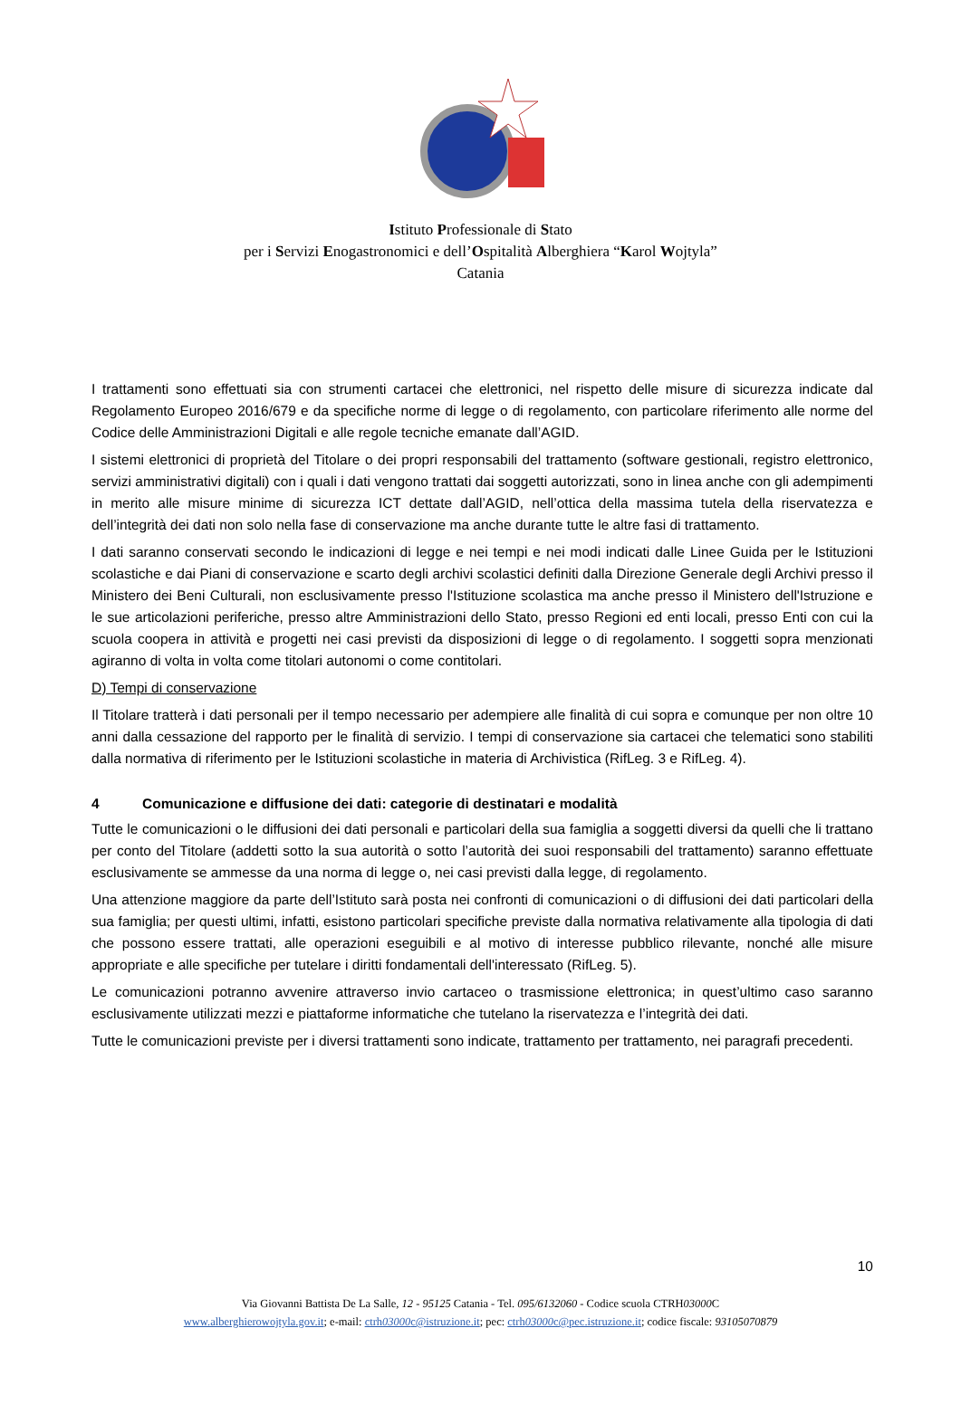Istituto Professionale di Stato
per i Servizi Enogastronomici e dell’Ospitalità Alberghiera “Karol Wojtyla”
Catania
I trattamenti sono effettuati sia con strumenti cartacei che elettronici, nel rispetto delle misure di sicurezza indicate dal Regolamento Europeo 2016/679 e da specifiche norme di legge o di regolamento, con particolare riferimento alle norme del Codice delle Amministrazioni Digitali e alle regole tecniche emanate dall’AGID.
I sistemi elettronici di proprietà del Titolare o dei propri responsabili del trattamento (software gestionali, registro elettronico, servizi amministrativi digitali) con i quali i dati vengono trattati dai soggetti autorizzati, sono in linea anche con gli adempimenti in merito alle misure minime di sicurezza ICT dettate dall’AGID, nell’ottica della massima tutela della riservatezza e dell’integrità dei dati non solo nella fase di conservazione ma anche durante tutte le altre fasi di trattamento.
I dati saranno conservati secondo le indicazioni di legge e nei tempi e nei modi indicati dalle Linee Guida per le Istituzioni scolastiche e dai Piani di conservazione e scarto degli archivi scolastici definiti dalla Direzione Generale degli Archivi presso il Ministero dei Beni Culturali, non esclusivamente presso l'Istituzione scolastica ma anche presso il Ministero dell'Istruzione e le sue articolazioni periferiche, presso altre Amministrazioni dello Stato, presso Regioni ed enti locali, presso Enti con cui la scuola coopera in attività e progetti nei casi previsti da disposizioni di legge o di regolamento. I soggetti sopra menzionati agiranno di volta in volta come titolari autonomi o come contitolari.
D) Tempi di conservazione
Il Titolare tratterà i dati personali per il tempo necessario per adempiere alle finalità di cui sopra e comunque per non oltre 10 anni dalla cessazione del rapporto per le finalità di servizio. I tempi di conservazione sia cartacei che telematici sono stabiliti dalla normativa di riferimento per le Istituzioni scolastiche in materia di Archivistica (RifLeg. 3 e RifLeg. 4).
4 Comunicazione e diffusione dei dati: categorie di destinatari e modalità
Tutte le comunicazioni o le diffusioni dei dati personali e particolari della sua famiglia a soggetti diversi da quelli che li trattano per conto del Titolare (addetti sotto la sua autorità o sotto l’autorità dei suoi responsabili del trattamento) saranno effettuate esclusivamente se ammesse da una norma di legge o, nei casi previsti dalla legge, di regolamento.
Una attenzione maggiore da parte dell’Istituto sarà posta nei confronti di comunicazioni o di diffusioni dei dati particolari della sua famiglia; per questi ultimi, infatti, esistono particolari specifiche previste dalla normativa relativamente alla tipologia di dati che possono essere trattati, alle operazioni eseguibili e al motivo di interesse pubblico rilevante, nonché alle misure appropriate e alle specifiche per tutelare i diritti fondamentali dell'interessato (RifLeg. 5).
Le comunicazioni potranno avvenire attraverso invio cartaceo o trasmissione elettronica; in quest’ultimo caso saranno esclusivamente utilizzati mezzi e piattaforme informatiche che tutelano la riservatezza e l’integrità dei dati.
Tutte le comunicazioni previste per i diversi trattamenti sono indicate, trattamento per trattamento, nei paragrafi precedenti.
10
Via Giovanni Battista De La Salle, 12 - 95125 Catania - Tel. 095/6132060 - Codice scuola CTRH03000 C
www.alberghierowojtyla.gov.it; e-mail: ctrh03000c@istruzione.it; pec: ctrh03000c@pec.istruzione.it; codice fiscale: 93105070879